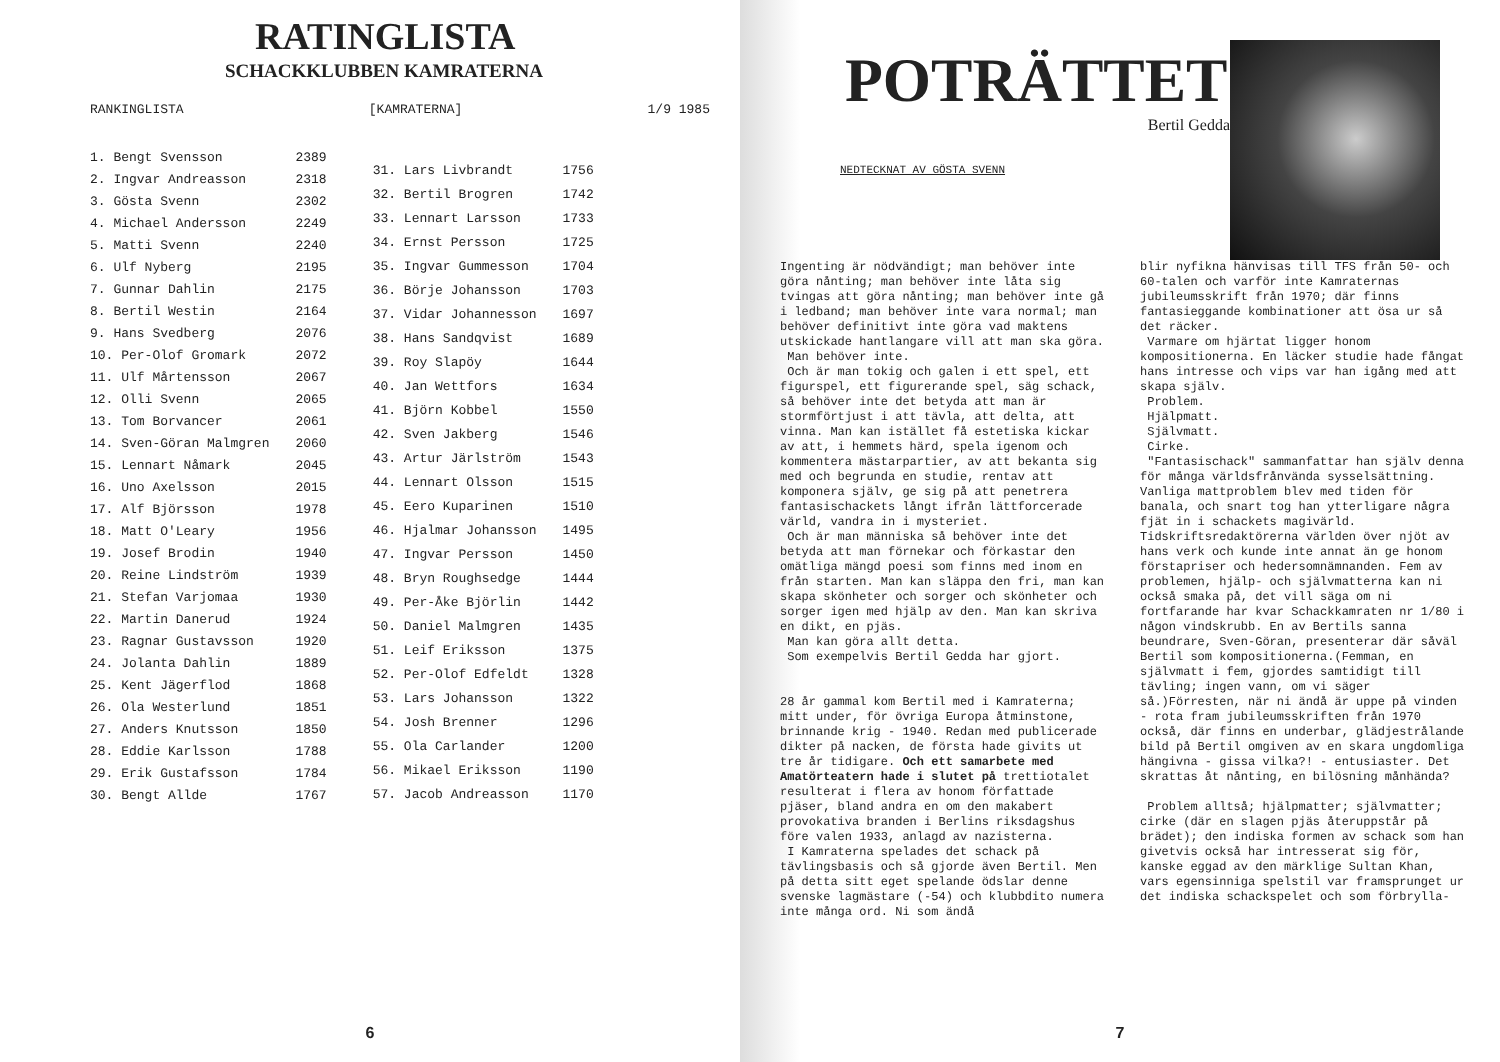RATINGLISTA
SCHACKKLUBBEN KAMRATERNA
RANKINGLISTA [KAMRATERNA] 1/9 1985
| 1. Bengt Svensson | 2389 |
| 2. Ingvar Andreasson | 2318 |
| 3. Gösta Svenn | 2302 |
| 4. Michael Andersson | 2249 |
| 5. Matti Svenn | 2240 |
| 6. Ulf Nyberg | 2195 |
| 7. Gunnar Dahlin | 2175 |
| 8. Bertil Westin | 2164 |
| 9. Hans Svedberg | 2076 |
| 10. Per-Olof Gromark | 2072 |
| 11. Ulf Mårtensson | 2067 |
| 12. Olli Svenn | 2065 |
| 13. Tom Borvancer | 2061 |
| 14. Sven-Göran Malmgren | 2060 |
| 15. Lennart Nåmark | 2045 |
| 16. Uno Axelsson | 2015 |
| 17. Alf Björsson | 1978 |
| 18. Matt O'Leary | 1956 |
| 19. Josef Brodin | 1940 |
| 20. Reine Lindström | 1939 |
| 21. Stefan Varjomaa | 1930 |
| 22. Martin Danerud | 1924 |
| 23. Ragnar Gustavsson | 1920 |
| 24. Jolanta Dahlin | 1889 |
| 25. Kent Jägerflod | 1868 |
| 26. Ola Westerlund | 1851 |
| 27. Anders Knutsson | 1850 |
| 28. Eddie Karlsson | 1788 |
| 29. Erik Gustafsson | 1784 |
| 30. Bengt Allde | 1767 |
| 31. Lars Livbrandt | 1756 |
| 32. Bertil Brogren | 1742 |
| 33. Lennart Larsson | 1733 |
| 34. Ernst Persson | 1725 |
| 35. Ingvar Gummesson | 1704 |
| 36. Börje Johansson | 1703 |
| 37. Vidar Johannesson | 1697 |
| 38. Hans Sandqvist | 1689 |
| 39. Roy Slapöy | 1644 |
| 40. Jan Wettfors | 1634 |
| 41. Björn Kobbel | 1550 |
| 42. Sven Jakberg | 1546 |
| 43. Artur Järlström | 1543 |
| 44. Lennart Olsson | 1515 |
| 45. Eero Kuparinen | 1510 |
| 46. Hjalmar Johansson | 1495 |
| 47. Ingvar Persson | 1450 |
| 48. Bryn Roughsedge | 1444 |
| 49. Per-Åke Björlin | 1442 |
| 50. Daniel Malmgren | 1435 |
| 51. Leif Eriksson | 1375 |
| 52. Per-Olof Edfeldt | 1328 |
| 53. Lars Johansson | 1322 |
| 54. Josh Brenner | 1296 |
| 55. Ola Carlander | 1200 |
| 56. Mikael Eriksson | 1190 |
| 57. Jacob Andreasson | 1170 |
6
POTRÄTTET
Bertil Gedda
NEDTECKNAT AV GÖSTA SVENN
Ingenting är nödvändigt; man behöver inte göra nånting; man behöver inte låta sig tvingas att göra nånting; man behöver inte gå i ledband; man behöver inte vara normal; man behöver definitivt inte göra vad maktens utskickade hantlangare vill att man ska göra.
Man behöver inte.
Och är man tokig och galen i ett spel, ett figurspel, ett figurerande spel, säg schack, så behöver inte det betyda att man är stormförtjust i att tävla, att delta, att vinna. Man kan istället få estetiska kickar av att, i hemmets härd, spela igenom och kommentera mästarpartier, av att bekanta sig med och begrunda en studie, rentav att komponera själv, ge sig på att penetrera fantasischackets långt ifrån lättforcerade värld, vandra in i mysteriet.
Och är man människa så behöver inte det betyda att man förnekar och förkastar den omätliga mängd poesi som finns med inom en från starten. Man kan släppa den fri, man kan skapa skönheter och sorger och skönheter och sorger igen med hjälp av den. Man kan skriva en dikt, en pjäs.
Man kan göra allt detta.
Som exempelvis Bertil Gedda har gjort.
28 år gammal kom Bertil med i Kamraterna; mitt under, för övriga Europa åtminstone, brinnande krig - 1940. Redan med publicerade dikter på nacken, de första hade givits ut tre år tidigare. Och ett samarbete med Amatörteatern hade i slutet på trettiotalet resulterat i flera av honom författade pjäser, bland andra en om den makabert provokativa branden i Berlins riksdagshus före valen 1933, anlagd av nazisterna.
I Kamraterna spelades det schack på tävlingsbasis och så gjorde även Bertil. Men på detta sitt eget spelande ödslar denne svenske lagmästare (-54) och klubbdito numera inte många ord. Ni som ändå
blir nyfikna hänvisas till TFS från 50- och 60-talen och varför inte Kamraternas jubileumsskrift från 1970; där finns fantasieggande kombinationer att ösa ur så det räcker.
Varmare om hjärtat ligger honom kompositionerna. En läcker studie hade fångat hans intresse och vips var han igång med att skapa själv.
Problem.
Hjälpmatt.
Självmatt.
Cirke.
"Fantasischack" sammanfattar han själv denna för många världsfrånvända sysselsättning. Vanliga mattproblem blev med tiden för banala, och snart tog han ytterligare några fjät in i schackets magivärld. Tidskriftsredaktörerna världen över njöt av hans verk och kunde inte annat än ge honom förstapriser och hedersomnämnanden. Fem av problemen, hjälp- och självmatterna kan ni också smaka på, det vill säga om ni fortfarande har kvar Schackkamraten nr 1/80 i någon vindskrubb. En av Bertils sanna beundrare, Sven-Göran, presenterar där såväl Bertil som kompositionerna.(Femman, en självmatt i fem, gjordes samtidigt till tävling; ingen vann, om vi säger så.)Förresten, när ni ändå är uppe på vinden - rota fram jubileumsskriften från 1970 också, där finns en underbar, glädjestrålande bild på Bertil omgiven av en skara ungdomliga hängivna - gissa vilka?! - entusiaster. Det skrattas åt nånting, en bilösning månhända?
Problem alltså; hjälpmatter; självmatter; cirke (där en slagen pjäs återuppstår på brädet); den indiska formen av schack som han givetvis också har intresserat sig för, kanske eggad av den märklige Sultan Khan, vars egensinniga spelstil var framsprunget ur det indiska schackspelet och som förbrylla-
7